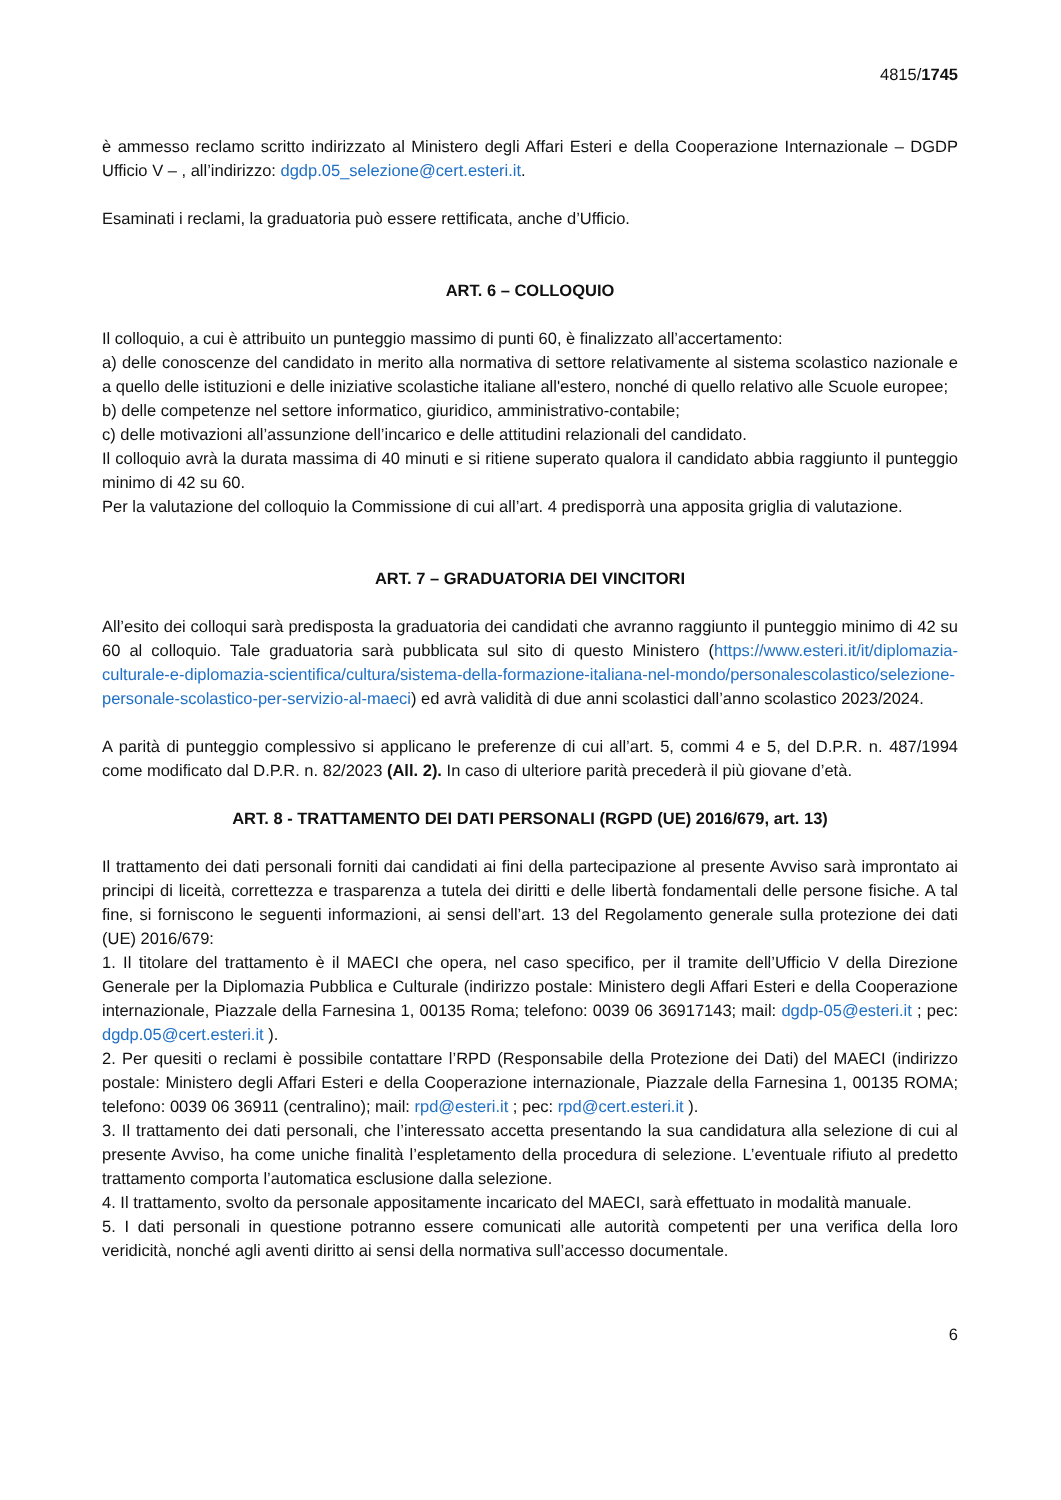4815/1745
è ammesso reclamo scritto indirizzato al Ministero degli Affari Esteri e della Cooperazione Internazionale – DGDP Ufficio V – , all’indirizzo: dgdp.05_selezione@cert.esteri.it.
Esaminati i reclami, la graduatoria può essere rettificata, anche d’Ufficio.
ART. 6 – COLLOQUIO
Il colloquio, a cui è attribuito un punteggio massimo di punti 60, è finalizzato all’accertamento:
a) delle conoscenze del candidato in merito alla normativa di settore relativamente al sistema scolastico nazionale e a quello delle istituzioni e delle iniziative scolastiche italiane all'estero, nonché di quello relativo alle Scuole europee;
b) delle competenze nel settore informatico, giuridico, amministrativo-contabile;
c) delle motivazioni all’assunzione dell’incarico e delle attitudini relazionali del candidato.
Il colloquio avrà la durata massima di 40 minuti e si ritiene superato qualora il candidato abbia raggiunto il punteggio minimo di 42 su 60.
Per la valutazione del colloquio la Commissione di cui all’art. 4 predisporrà una apposita griglia di valutazione.
ART. 7 – GRADUATORIA DEI VINCITORI
All’esito dei colloqui sarà predisposta la graduatoria dei candidati che avranno raggiunto il punteggio minimo di 42 su 60 al colloquio. Tale graduatoria sarà pubblicata sul sito di questo Ministero (https://www.esteri.it/it/diplomazia-culturale-e-diplomazia-scientifica/cultura/sistema-della-formazione-italiana-nel-mondo/personalescolastico/selezione-personale-scolastico-per-servizio-al-maeci) ed avrà validità di due anni scolastici dall’anno scolastico 2023/2024.
A parità di punteggio complessivo si applicano le preferenze di cui all’art. 5, commi 4 e 5, del D.P.R. n. 487/1994 come modificato dal D.P.R. n. 82/2023 (All. 2). In caso di ulteriore parità precederà il più giovane d’età.
ART. 8 - TRATTAMENTO DEI DATI PERSONALI (RGPD (UE) 2016/679, art. 13)
Il trattamento dei dati personali forniti dai candidati ai fini della partecipazione al presente Avviso sarà improntato ai principi di liceità, correttezza e trasparenza a tutela dei diritti e delle libertà fondamentali delle persone fisiche. A tal fine, si forniscono le seguenti informazioni, ai sensi dell’art. 13 del Regolamento generale sulla protezione dei dati (UE) 2016/679:
1. Il titolare del trattamento è il MAECI che opera, nel caso specifico, per il tramite dell’Ufficio V della Direzione Generale per la Diplomazia Pubblica e Culturale (indirizzo postale: Ministero degli Affari Esteri e della Cooperazione internazionale, Piazzale della Farnesina 1, 00135 Roma; telefono: 0039 06 36917143; mail: dgdp-05@esteri.it ; pec: dgdp.05@cert.esteri.it ).
2. Per quesiti o reclami è possibile contattare l’RPD (Responsabile della Protezione dei Dati) del MAECI (indirizzo postale: Ministero degli Affari Esteri e della Cooperazione internazionale, Piazzale della Farnesina 1, 00135 ROMA; telefono: 0039 06 36911 (centralino); mail: rpd@esteri.it ; pec: rpd@cert.esteri.it ).
3. Il trattamento dei dati personali, che l’interessato accetta presentando la sua candidatura alla selezione di cui al presente Avviso, ha come uniche finalità l’espletamento della procedura di selezione. L’eventuale rifiuto al predetto trattamento comporta l’automatica esclusione dalla selezione.
4. Il trattamento, svolto da personale appositamente incaricato del MAECI, sarà effettuato in modalità manuale.
5. I dati personali in questione potranno essere comunicati alle autorità competenti per una verifica della loro veridicità, nonché agli aventi diritto ai sensi della normativa sull’accesso documentale.
6